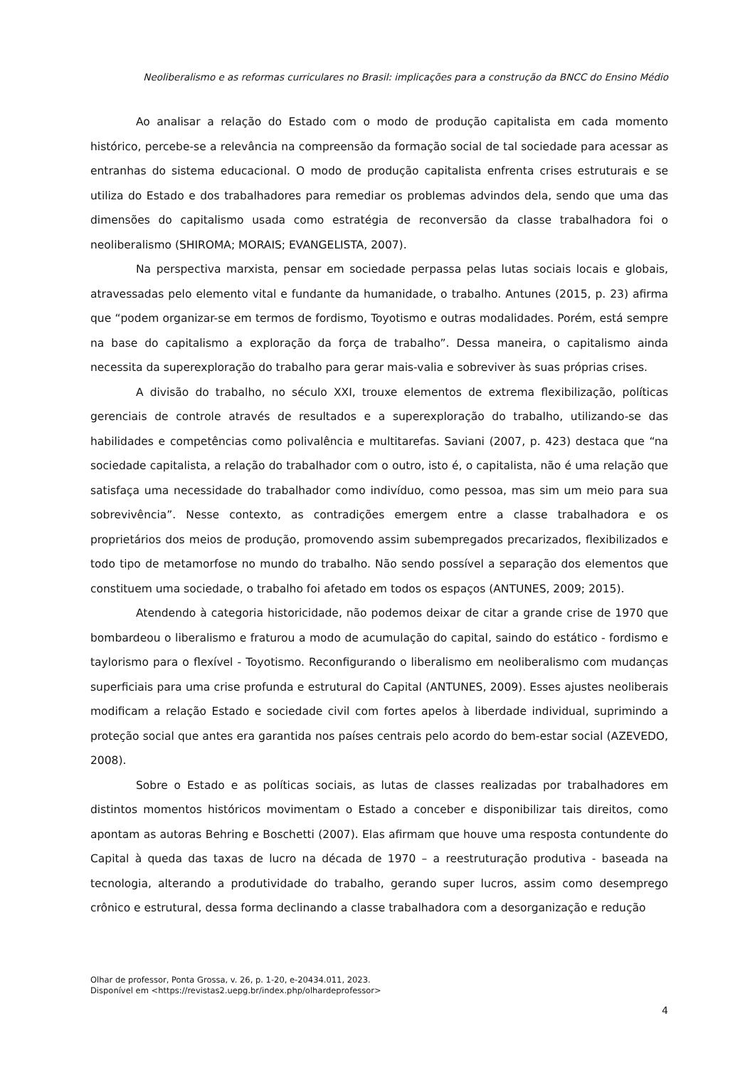Neoliberalismo e as reformas curriculares no Brasil: implicações para a construção da BNCC do Ensino Médio
Ao analisar a relação do Estado com o modo de produção capitalista em cada momento histórico, percebe-se a relevância na compreensão da formação social de tal sociedade para acessar as entranhas do sistema educacional. O modo de produção capitalista enfrenta crises estruturais e se utiliza do Estado e dos trabalhadores para remediar os problemas advindos dela, sendo que uma das dimensões do capitalismo usada como estratégia de reconversão da classe trabalhadora foi o neoliberalismo (SHIROMA; MORAIS; EVANGELISTA, 2007).
Na perspectiva marxista, pensar em sociedade perpassa pelas lutas sociais locais e globais, atravessadas pelo elemento vital e fundante da humanidade, o trabalho. Antunes (2015, p. 23) afirma que “podem organizar-se em termos de fordismo, Toyotismo e outras modalidades. Porém, está sempre na base do capitalismo a exploração da força de trabalho”. Dessa maneira, o capitalismo ainda necessita da superexploração do trabalho para gerar mais-valia e sobreviver às suas próprias crises.
A divisão do trabalho, no século XXI, trouxe elementos de extrema flexibilização, políticas gerenciais de controle através de resultados e a superexploração do trabalho, utilizando-se das habilidades e competências como polivalência e multitarefas. Saviani (2007, p. 423) destaca que “na sociedade capitalista, a relação do trabalhador com o outro, isto é, o capitalista, não é uma relação que satisfaça uma necessidade do trabalhador como indivíduo, como pessoa, mas sim um meio para sua sobrevivência”. Nesse contexto, as contradições emergem entre a classe trabalhadora e os proprietários dos meios de produção, promovendo assim subempregados precarizados, flexibilizados e todo tipo de metamorfose no mundo do trabalho. Não sendo possível a separação dos elementos que constituem uma sociedade, o trabalho foi afetado em todos os espaços (ANTUNES, 2009; 2015).
Atendendo à categoria historicidade, não podemos deixar de citar a grande crise de 1970 que bombardeou o liberalismo e fraturou a modo de acumulação do capital, saindo do estático - fordismo e taylorismo para o flexível - Toyotismo. Reconfigurando o liberalismo em neoliberalismo com mudanças superficiais para uma crise profunda e estrutural do Capital (ANTUNES, 2009). Esses ajustes neoliberais modificam a relação Estado e sociedade civil com fortes apelos à liberdade individual, suprimindo a proteção social que antes era garantida nos países centrais pelo acordo do bem-estar social (AZEVEDO, 2008).
Sobre o Estado e as políticas sociais, as lutas de classes realizadas por trabalhadores em distintos momentos históricos movimentam o Estado a conceber e disponibilizar tais direitos, como apontam as autoras Behring e Boschetti (2007). Elas afirmam que houve uma resposta contundente do Capital à queda das taxas de lucro na década de 1970 – a reestruturação produtiva - baseada na tecnologia, alterando a produtividade do trabalho, gerando super lucros, assim como desemprego crônico e estrutural, dessa forma declinando a classe trabalhadora com a desorganização e redução
Olhar de professor, Ponta Grossa, v. 26, p. 1-20, e-20434.011, 2023.
Disponível em <https://revistas2.uepg.br/index.php/olhardeprofessor>
4